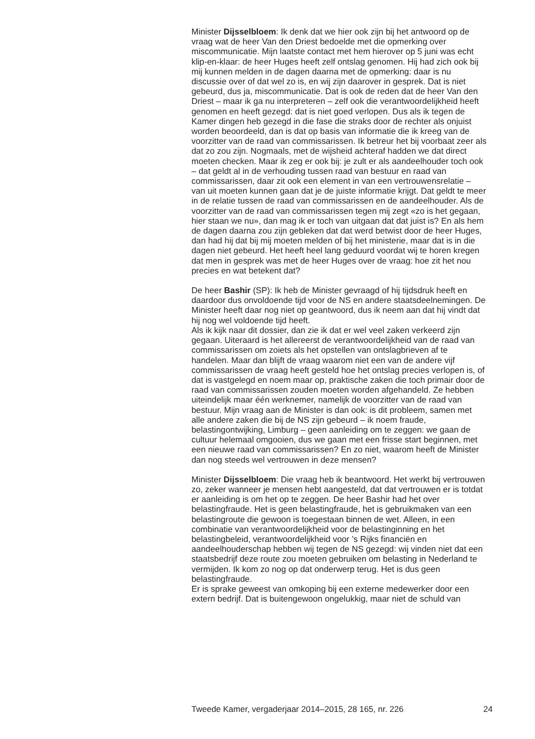Minister Dijsselbloem: Ik denk dat we hier ook zijn bij het antwoord op de vraag wat de heer Van den Driest bedoelde met die opmerking over miscommunicatie. Mijn laatste contact met hem hierover op 5 juni was echt klip-en-klaar: de heer Huges heeft zelf ontslag genomen. Hij had zich ook bij mij kunnen melden in de dagen daarna met de opmerking: daar is nu discussie over of dat wel zo is, en wij zijn daarover in gesprek. Dat is niet gebeurd, dus ja, miscommunicatie. Dat is ook de reden dat de heer Van den Driest – maar ik ga nu interpreteren – zelf ook die verantwoordelijkheid heeft genomen en heeft gezegd: dat is niet goed verlopen. Dus als ik tegen de Kamer dingen heb gezegd in die fase die straks door de rechter als onjuist worden beoordeeld, dan is dat op basis van informatie die ik kreeg van de voorzitter van de raad van commissarissen. Ik betreur het bij voorbaat zeer als dat zo zou zijn. Nogmaals, met de wijsheid achteraf hadden we dat direct moeten checken. Maar ik zeg er ook bij: je zult er als aandeelhouder toch ook – dat geldt al in de verhouding tussen raad van bestuur en raad van commissarissen, daar zit ook een element in van een vertrouwensrelatie – van uit moeten kunnen gaan dat je de juiste informatie krijgt. Dat geldt te meer in de relatie tussen de raad van commissarissen en de aandeelhouder. Als de voorzitter van de raad van commissarissen tegen mij zegt «zo is het gegaan, hier staan we nu», dan mag ik er toch van uitgaan dat dat juist is? En als hem de dagen daarna zou zijn gebleken dat dat werd betwist door de heer Huges, dan had hij dat bij mij moeten melden of bij het ministerie, maar dat is in die dagen niet gebeurd. Het heeft heel lang geduurd voordat wij te horen kregen dat men in gesprek was met de heer Huges over de vraag: hoe zit het nou precies en wat betekent dat?
De heer Bashir (SP): Ik heb de Minister gevraagd of hij tijdsdruk heeft en daardoor dus onvoldoende tijd voor de NS en andere staatsdeelnemingen. De Minister heeft daar nog niet op geantwoord, dus ik neem aan dat hij vindt dat hij nog wel voldoende tijd heeft.
Als ik kijk naar dit dossier, dan zie ik dat er wel veel zaken verkeerd zijn gegaan. Uiteraard is het allereerst de verantwoordelijkheid van de raad van commissarissen om zoiets als het opstellen van ontslagbrieven af te handelen. Maar dan blijft de vraag waarom niet een van de andere vijf commissarissen de vraag heeft gesteld hoe het ontslag precies verlopen is, of dat is vastgelegd en noem maar op, praktische zaken die toch primair door de raad van commissarissen zouden moeten worden afgehandeld. Ze hebben uiteindelijk maar één werknemer, namelijk de voorzitter van de raad van bestuur. Mijn vraag aan de Minister is dan ook: is dit probleem, samen met alle andere zaken die bij de NS zijn gebeurd – ik noem fraude, belastingontwijking, Limburg – geen aanleiding om te zeggen: we gaan de cultuur helemaal omgooien, dus we gaan met een frisse start beginnen, met een nieuwe raad van commissarissen? En zo niet, waarom heeft de Minister dan nog steeds wel vertrouwen in deze mensen?
Minister Dijsselbloem: Die vraag heb ik beantwoord. Het werkt bij vertrouwen zo, zeker wanneer je mensen hebt aangesteld, dat dat vertrouwen er is totdat er aanleiding is om het op te zeggen. De heer Bashir had het over belastingfraude. Het is geen belastingfraude, het is gebruikmaken van een belastingroute die gewoon is toegestaan binnen de wet. Alleen, in een combinatie van verantwoordelijkheid voor de belastinginning en het belastingbeleid, verantwoordelijkheid voor ’s Rijks financiën en aandeelhouderschap hebben wij tegen de NS gezegd: wij vinden niet dat een staatsbedrijf deze route zou moeten gebruiken om belasting in Nederland te vermijden. Ik kom zo nog op dat onderwerp terug. Het is dus geen belastingfraude.
Er is sprake geweest van omkoping bij een externe medewerker door een extern bedrijf. Dat is buitengewoon ongelukkig, maar niet de schuld van
Tweede Kamer, vergaderjaar 2014–2015, 28 165, nr. 226 24